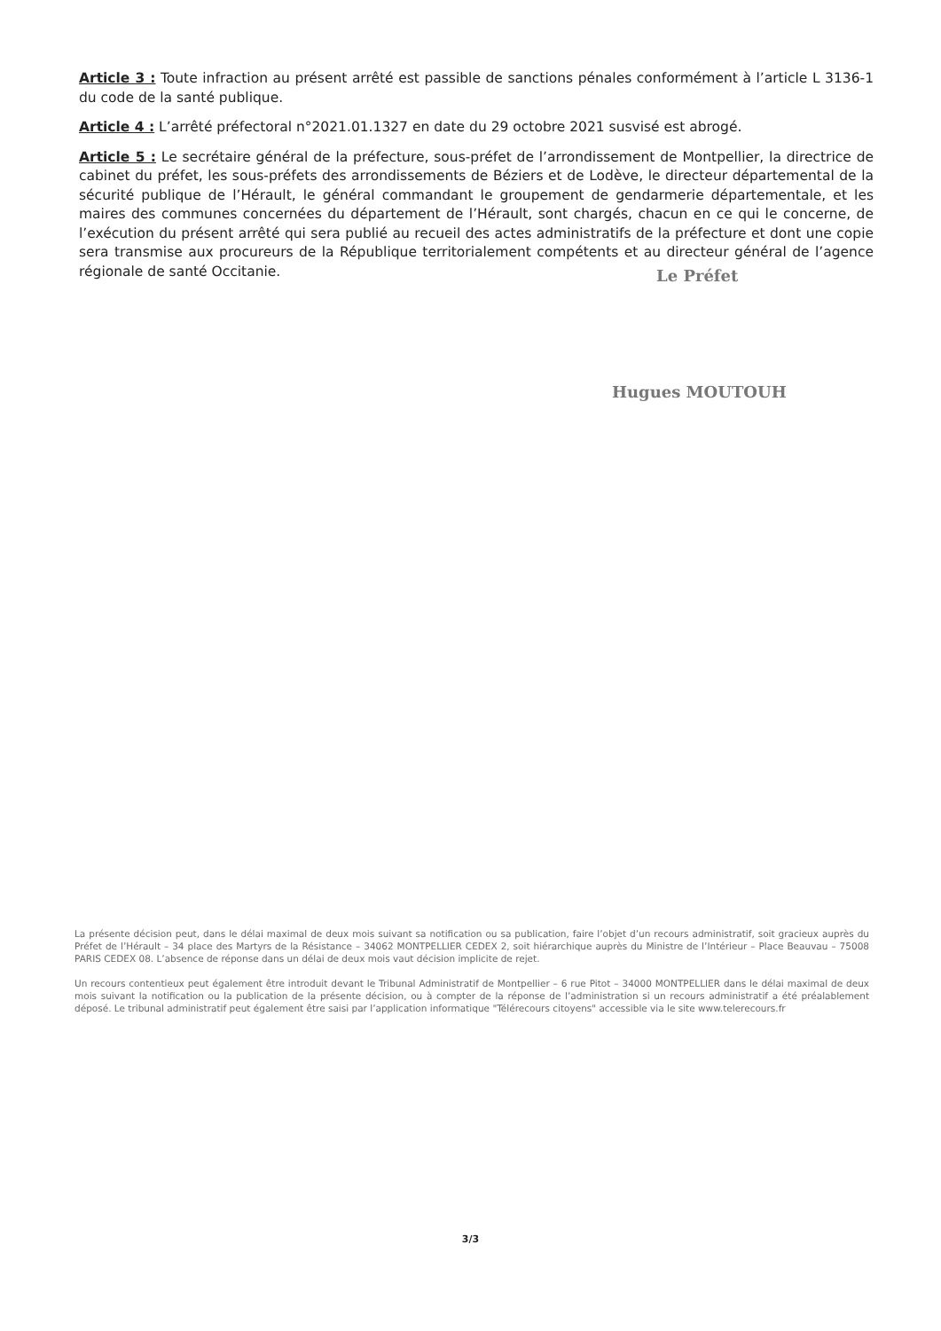Article 3 : Toute infraction au présent arrêté est passible de sanctions pénales conformément à l’article L 3136-1 du code de la santé publique.
Article 4 : L’arrêté préfectoral n°2021.01.1327 en date du 29 octobre 2021 susvisé est abrogé.
Article 5 : Le secrétaire général de la préfecture, sous-préfet de l’arrondissement de Montpellier, la directrice de cabinet du préfet, les sous-préfets des arrondissements de Béziers et de Lodève, le directeur départemental de la sécurité publique de l’Hérault, le général commandant le groupement de gendarmerie départementale, et les maires des communes concernées du département de l’Hérault, sont chargés, chacun en ce qui le concerne, de l’exécution du présent arrêté qui sera publié au recueil des actes administratifs de la préfecture et dont une copie sera transmise aux procureurs de la République territorialement compétents et au directeur général de l’agence régionale de santé Occitanie.
Le Préfet
Hugues MOUTOUH
La présente décision peut, dans le délai maximal de deux mois suivant sa notification ou sa publication, faire l’objet d’un recours administratif, soit gracieux auprès du Préfet de l’Hérault – 34 place des Martyrs de la Résistance – 34062 MONTPELLIER CEDEX 2, soit hiérarchique auprès du Ministre de l’Intérieur – Place Beauvau – 75008 PARIS CEDEX 08. L’absence de réponse dans un délai de deux mois vaut décision implicite de rejet.
Un recours contentieux peut également être introduit devant le Tribunal Administratif de Montpellier – 6 rue Pitot – 34000 MONTPELLIER dans le délai maximal de deux mois suivant la notification ou la publication de la présente décision, ou à compter de la réponse de l’administration si un recours administratif a été préalablement déposé. Le tribunal administratif peut également être saisi par l’application informatique "Télérecours citoyens" accessible via le site www.telerecours.fr
3/3